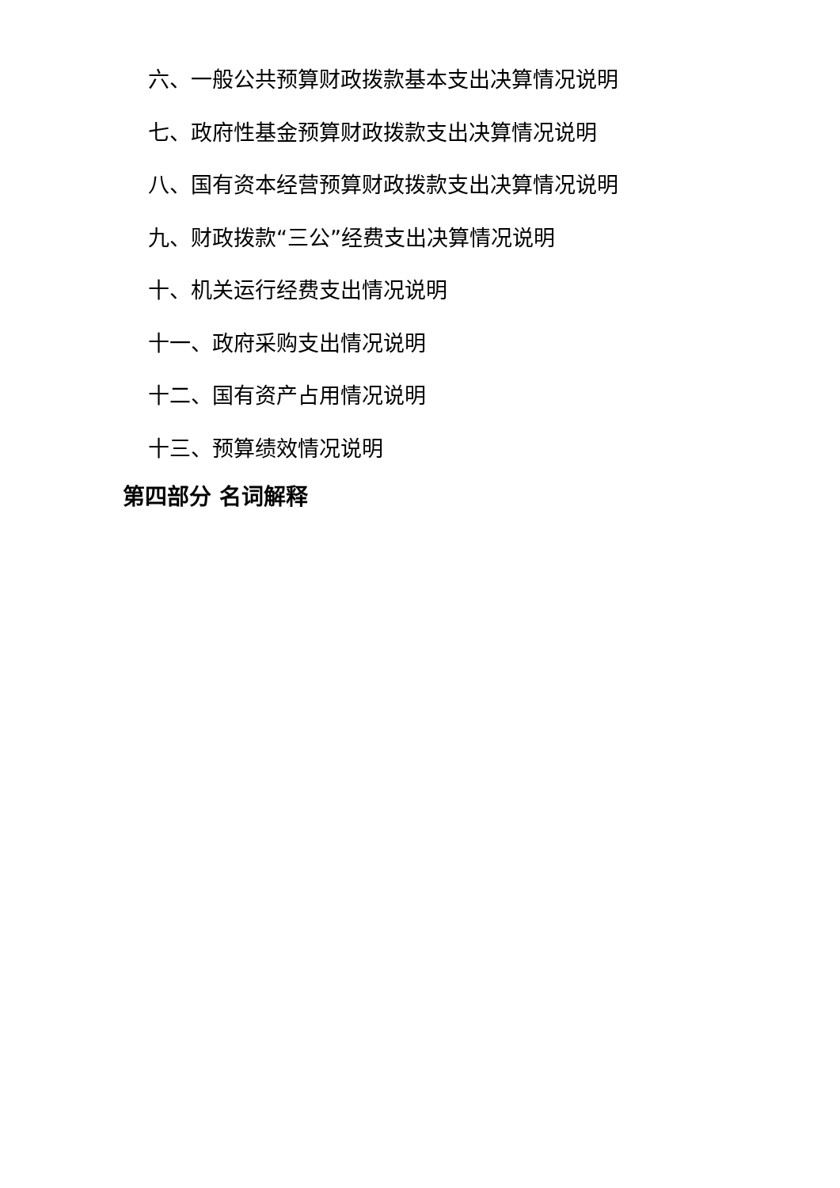六、一般公共预算财政拨款基本支出决算情况说明
七、政府性基金预算财政拨款支出决算情况说明
八、国有资本经营预算财政拨款支出决算情况说明
九、财政拨款“三公”经费支出决算情况说明
十、机关运行经费支出情况说明
十一、政府采购支出情况说明
十二、国有资产占用情况说明
十三、预算绩效情况说明
第四部分 名词解释